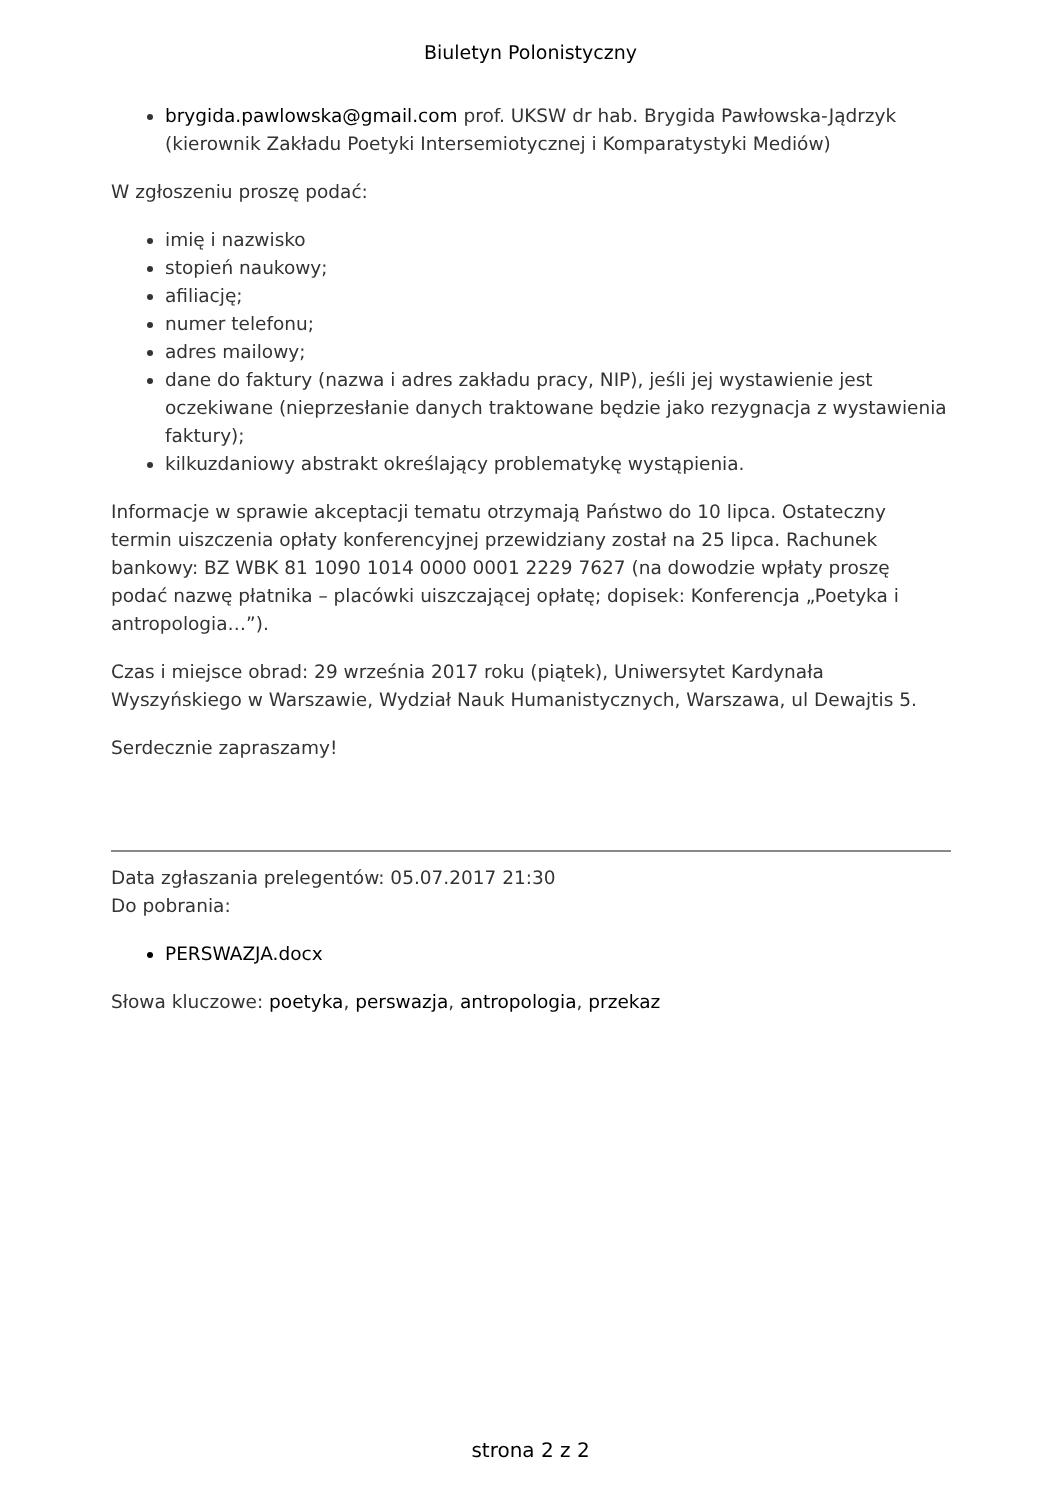Biuletyn Polonistyczny
brygida.pawlowska@gmail.com prof. UKSW dr hab. Brygida Pawłowska-Jądrzyk (kierownik Zakładu Poetyki Intersemiotycznej i Komparatystyki Mediów)
W zgłoszeniu proszę podać:
imię i nazwisko
stopień naukowy;
afiliację;
numer telefonu;
adres mailowy;
dane do faktury (nazwa i adres zakładu pracy, NIP), jeśli jej wystawienie jest oczekiwane (nieprzesłanie danych traktowane będzie jako rezygnacja z wystawienia faktury);
kilkuzdaniowy abstrakt określający problematykę wystąpienia.
Informacje w sprawie akceptacji tematu otrzymają Państwo do 10 lipca. Ostateczny termin uiszczenia opłaty konferencyjnej przewidziany został na 25 lipca. Rachunek bankowy: BZ WBK 81 1090 1014 0000 0001 2229 7627 (na dowodzie wpłaty proszę podać nazwę płatnika – placówki uiszczającej opłatę; dopisek: Konferencja „Poetyka i antropologia…”).
Czas i miejsce obrad: 29 września 2017 roku (piątek), Uniwersytet Kardynała Wyszyńskiego w Warszawie, Wydział Nauk Humanistycznych, Warszawa, ul Dewajtis 5.
Serdecznie zapraszamy!
Data zgłaszania prelegentów: 05.07.2017 21:30
Do pobrania:
PERSWAZJA.docx
Słowa kluczowe: poetyka, perswazja, antropologia, przekaz
strona 2 z 2